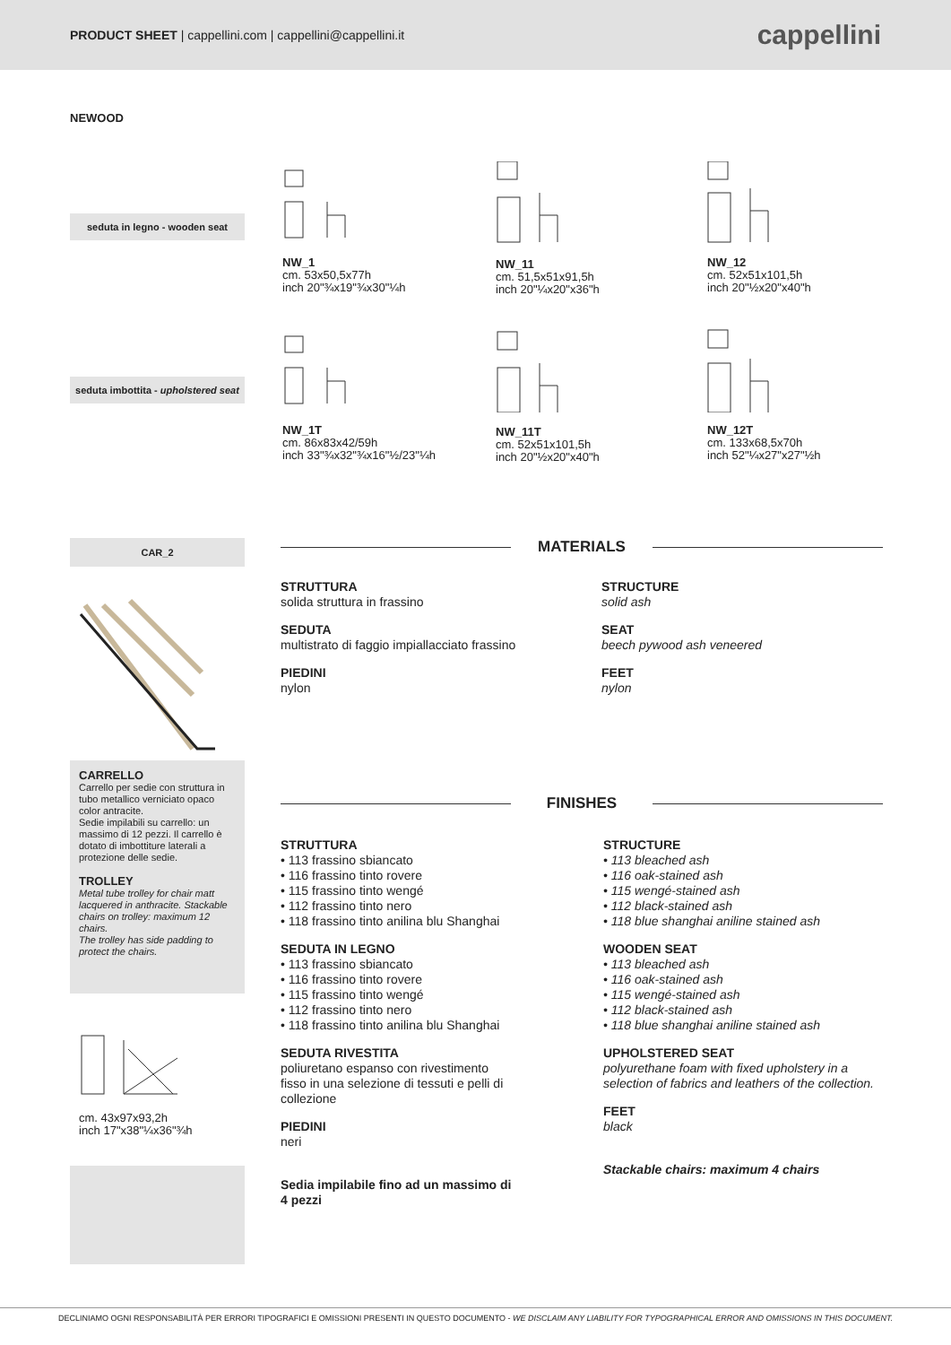PRODUCT SHEET | cappellini.com | cappellini@cappellini.it
cappellini
NEWOOD
seduta in legno - wooden seat
seduta imbottita - upholstered seat
NW_1
cm. 53x50,5x77h
inch 20"¾x19"¾x30"¼h
NW_11
cm. 51,5x51x91,5h
inch 20"¼x20"x36"h
NW_12
cm. 52x51x101,5h
inch 20"½x20"x40"h
NW_1T
cm. 86x83x42/59h
inch 33"¾x32"¾x16"½/23"¼h
NW_11T
cm. 52x51x101,5h
inch 20"½x20"x40"h
NW_12T
cm. 133x68,5x70h
inch 52"¼x27"x27"½h
CAR_2 MATERIALS
STRUTTURA
solida struttura in frassino
SEDUTA
multistrato di faggio impiallacciato frassino
PIEDINI
nylon
STRUCTURE
solid ash
SEAT
beech pywood ash veneered
FEET
nylon
CARRELLO
Carrello per sedie con struttura in tubo metallico verniciato opaco color antracite.
Sedie impilabili su carrello: un massimo di 12 pezzi. Il carrello è dotato di imbottiture laterali a protezione delle sedie.
TROLLEY
Metal tube trolley for chair matt lacquered in anthracite. Stackable chairs on trolley: maximum 12 chairs.
The trolley has side padding to protect the chairs.
cm. 43x97x93,2h
inch 17"x38"¼x36"¾h
FINISHES
STRUTTURA
• 113 frassino sbiancato
• 116 frassino tinto rovere
• 115 frassino tinto wengé
• 112 frassino tinto nero
• 118 frassino tinto anilina blu Shanghai
SEDUTA IN LEGNO
• 113 frassino sbiancato
• 116 frassino tinto rovere
• 115 frassino tinto wengé
• 112 frassino tinto nero
• 118 frassino tinto anilina blu Shanghai
SEDUTA RIVESTITA
poliuretano espanso con rivestimento fisso in una selezione di tessuti e pelli di collezione
PIEDINI
neri
Sedia impilabile fino ad un massimo di 4 pezzi
STRUCTURE
• 113 bleached ash
• 116 oak-stained ash
• 115 wengé-stained ash
• 112 black-stained ash
• 118 blue shanghai aniline stained ash
WOODEN SEAT
• 113 bleached ash
• 116 oak-stained ash
• 115 wengé-stained ash
• 112 black-stained ash
• 118 blue shanghai aniline stained ash
UPHOLSTERED SEAT
polyurethane foam with fixed upholstery in a selection of fabrics and leathers of the collection.
FEET
black
Stackable chairs: maximum 4 chairs
DECLINIAMO OGNI RESPONSABILITÀ PER ERRORI TIPOGRAFICI E OMISSIONI PRESENTI IN QUESTO DOCUMENTO - WE DISCLAIM ANY LIABILITY FOR TYPOGRAPHICAL ERROR AND OMISSIONS IN THIS DOCUMENT.